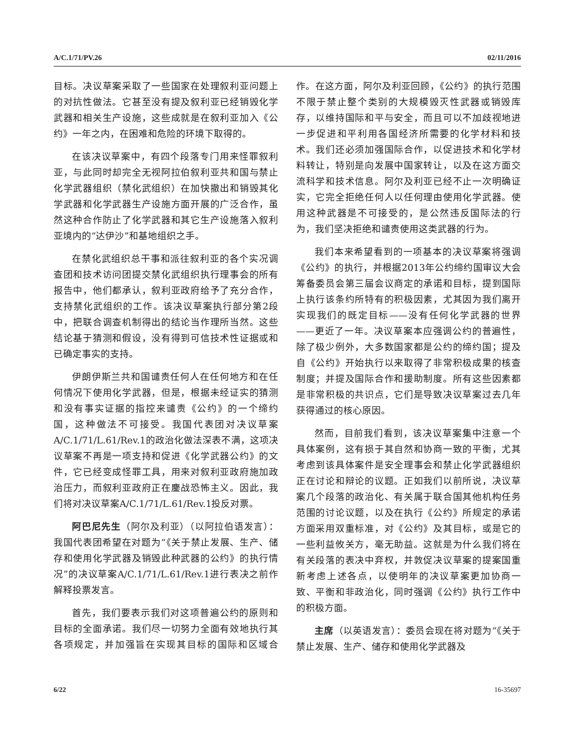A/C.1/71/PV.26 02/11/2016
目标。决议草案采取了一些国家在处理叙利亚问题上的对抗性做法。它甚至没有提及叙利亚已经销毁化学武器和相关生产设施，这些成就是在叙利亚加入《公约》一年之内，在困难和危险的环境下取得的。
在该决议草案中，有四个段落专门用来怪罪叙利亚，与此同时却完全无视阿拉伯叙利亚共和国与禁止化学武器组织（禁化武组织）在加快撤出和销毁其化学武器和化学武器生产设施方面开展的广泛合作，虽然这种合作防止了化学武器和其它生产设施落入叙利亚境内的“达伊沙”和基地组织之手。
在禁化武组织总干事和派往叙利亚的各个实况调查团和技术访问团提交禁化武组织执行理事会的所有报告中，他们都承认，叙利亚政府给予了充分合作，支持禁化武组织的工作。该决议草案执行部分第2段中，把联合调查机制得出的结论当作理所当然。这些结论基于猜测和假设，没有得到可信技术性证据或和已确定事实的支持。
伊朗伊斯兰共和国谴责任何人在任何地方和在任何情况下使用化学武器，但是，根据未经证实的猜测和没有事实证据的指控来谴责《公约》的一个缔约国，这种做法不可接受。我国代表团对决议草案A/C.1/71/L.61/Rev.1的政治化做法深表不满，这项决议草案不再是一项支持和促进《化学武器公约》的文件，它已经变成怪罪工具，用来对叙利亚政府施加政治压力，而叙利亚政府正在鏖战恐怖主义。因此，我们将对决议草案A/C.1/71/L.61/Rev.1投反对票。
阿巴尼先生（阿尔及利亚）（以阿拉伯语发言）：我国代表团希望在对题为“《关于禁止发展、生产、储存和使用化学武器及销毁此种武器的公约》的执行情况”的决议草案A/C.1/71/L.61/Rev.1进行表决之前作解释投票发言。
首先，我们要表示我们对这项普遍公约的原则和目标的全面承诺。我们尽一切努力全面有效地执行其各项规定，并加强旨在实现其目标的国际和区域合作。在这方面，阿尔及利亚回顾，《公约》的执行范围不限于禁止整个类别的大规模毁灭性武器或销毁库存，以维持国际和平与安全，而且可以不加歧视地进一步促进和平利用各国经济所需要的化学材料和技术。我们还必须加强国际合作，以促进技术和化学材料转让，特别是向发展中国家转让，以及在这方面交流科学和技术信息。阿尔及利亚已经不止一次明确证实，它完全拒绝任何人以任何理由使用化学武器。使用这种武器是不可接受的，是公然违反国际法的行为，我们坚决拒绝和谴责使用这类武器的行为。
我们本来希望看到的一项基本的决议草案将强调《公约》的执行，并根据2013年公约缔约国审议大会筹备委员会第三届会议商定的承诺和目标，提到国际上执行该条约所特有的积极因素，尤其因为我们离开实现我们的既定目标——没有任何化学武器的世界——更近了一年。决议草案本应强调公约的普遍性，除了极少例外，大多数国家都是公约的缔约国；提及自《公约》开始执行以来取得了非常积极成果的核查制度；并提及国际合作和援助制度。所有这些因素都是非常积极的共识点，它们是导致决议草案过去几年获得通过的核心原因。
然而，目前我们看到，该决议草案集中注意一个具体案例，这有损于其自然和协商一致的平衡，尤其考虑到该具体案件是安全理事会和禁止化学武器组织正在讨论和辩论的议题。正如我们以前所说，决议草案几个段落的政治化、有关属于联合国其他机构任务范围的讨论议题，以及在执行《公约》所规定的承诺方面采用双重标准，对《公约》及其目标，或是它的一些利益攸关方，毫无助益。这就是为什么我们将在有关段落的表决中弃权，并敦促决议草案的提案国重新考虑上述各点，以使明年的决议草案更加协商一致、平衡和非政治化，同时强调《公约》执行工作中的积极方面。
主席（以英语发言）：委员会现在将对题为“《关于禁止发展、生产、储存和使用化学武器及
6/22 16-35697